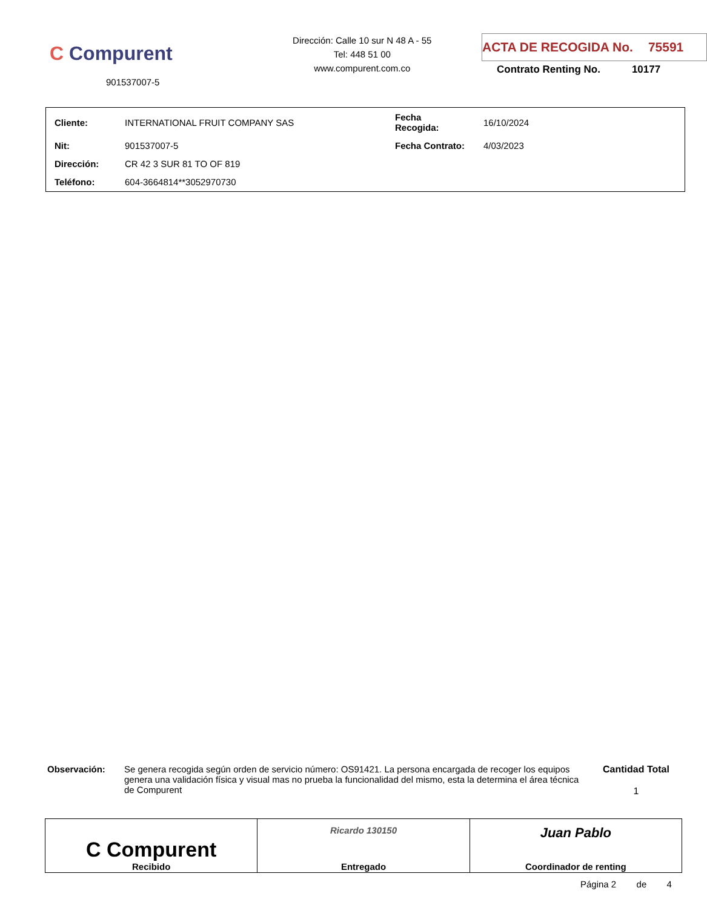C Compurent
901537007-5
Dirección: Calle 10 sur N 48 A - 55
Tel: 448 51 00
www.compurent.com.co
ACTA DE RECOGIDA No. 75591
Contrato Renting No. 10177
| Cliente: | INTERNATIONAL FRUIT COMPANY SAS | Fecha Recogida: | 16/10/2024 |
| Nit: | 901537007-5 | Fecha Contrato: | 4/03/2023 |
| Dirección: | CR 42 3 SUR 81 TO OF 819 | | |
| Teléfono: | 604-3664814**3052970730 | | |
Observación: Se genera recogida según orden de servicio número: OS91421. La persona encargada de recoger los equipos genera una validación física y visual mas no prueba la funcionalidad del mismo, esta la determina el área técnica de Compurent
Cantidad Total
1
| C Compurent Recibido | Ricardo 130150 Entregado | Juan Pablo Coordinador de renting |
Página 2 de 4